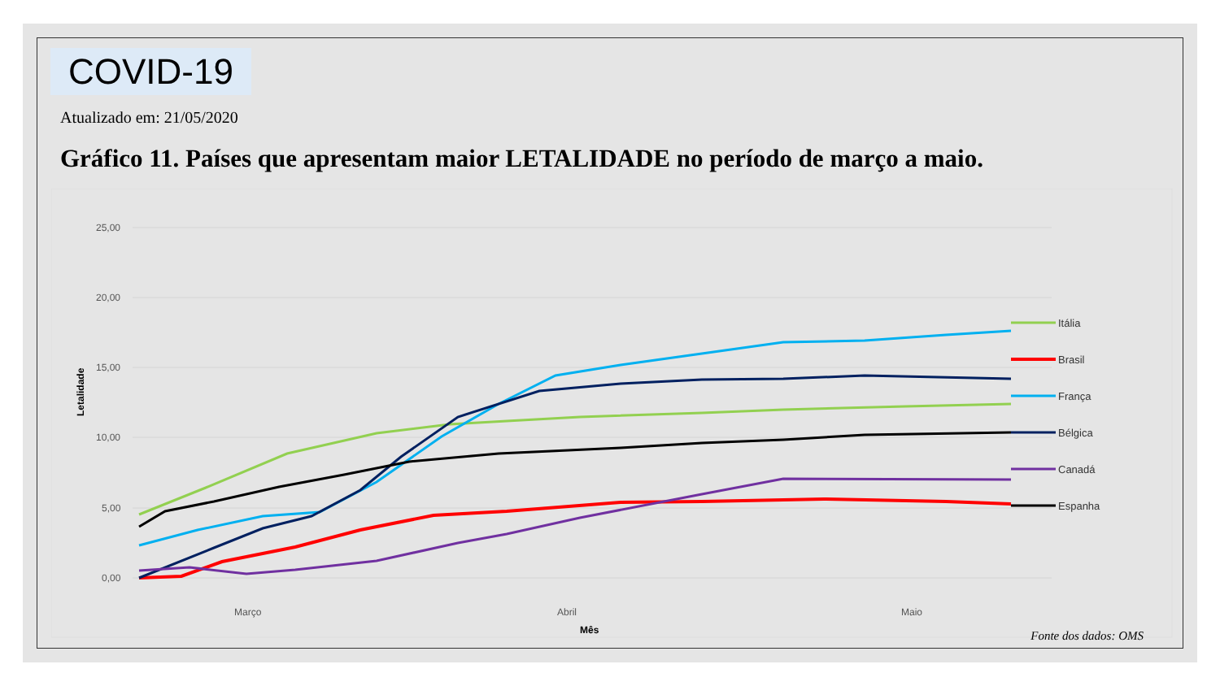COVID-19
Atualizado em: 21/05/2020
Gráfico 11. Países que apresentam maior LETALIDADE no período de março a maio.
25,00
20,00
15,00
10,00
5,00
0,00
Letalidade
Março
Abril
Maio
Mês
Itália
Brasil
França
Bélgica
Canadá
Espanha
Fonte dos dados: OMS